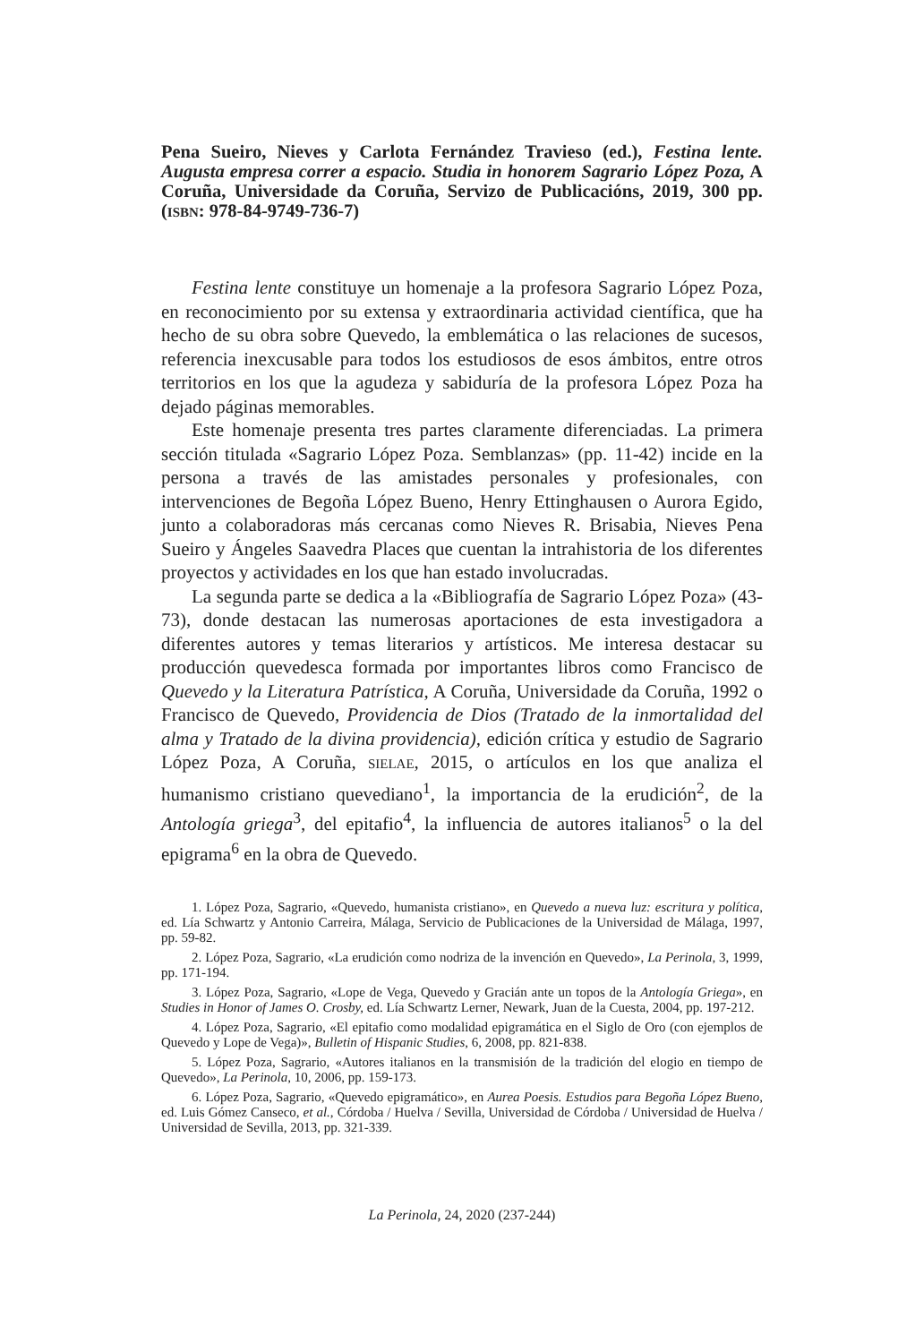Pena Sueiro, Nieves y Carlota Fernández Travieso (ed.), Festina lente. Augusta empresa correr a espacio. Studia in honorem Sagrario López Poza, A Coruña, Universidade da Coruña, Servizo de Publicacións, 2019, 300 pp. (ISBN: 978-84-9749-736-7)
Festina lente constituye un homenaje a la profesora Sagrario López Poza, en reconocimiento por su extensa y extraordinaria actividad científica, que ha hecho de su obra sobre Quevedo, la emblemática o las relaciones de sucesos, referencia inexcusable para todos los estudiosos de esos ámbitos, entre otros territorios en los que la agudeza y sabiduría de la profesora López Poza ha dejado páginas memorables.
Este homenaje presenta tres partes claramente diferenciadas. La primera sección titulada «Sagrario López Poza. Semblanzas» (pp. 11-42) incide en la persona a través de las amistades personales y profesionales, con intervenciones de Begoña López Bueno, Henry Ettinghausen o Aurora Egido, junto a colaboradoras más cercanas como Nieves R. Brisabia, Nieves Pena Sueiro y Ángeles Saavedra Places que cuentan la intrahistoria de los diferentes proyectos y actividades en los que han estado involucradas.
La segunda parte se dedica a la «Bibliografía de Sagrario López Poza» (43-73), donde destacan las numerosas aportaciones de esta investigadora a diferentes autores y temas literarios y artísticos. Me interesa destacar su producción quevedesca formada por importantes libros como Francisco de Quevedo y la Literatura Patrística, A Coruña, Universidade da Coruña, 1992 o Francisco de Quevedo, Providencia de Dios (Tratado de la inmortalidad del alma y Tratado de la divina providencia), edición crítica y estudio de Sagrario López Poza, A Coruña, SIELAE, 2015, o artículos en los que analiza el humanismo cristiano quevediano<sup>1</sup>, la importancia de la erudición<sup>2</sup>, de la Antología griega<sup>3</sup>, del epitafio<sup>4</sup>, la influencia de autores italianos<sup>5</sup> o la del epigrama<sup>6</sup> en la obra de Quevedo.
1. López Poza, Sagrario, «Quevedo, humanista cristiano», en Quevedo a nueva luz: escritura y política, ed. Lía Schwartz y Antonio Carreira, Málaga, Servicio de Publicaciones de la Universidad de Málaga, 1997, pp. 59-82.
2. López Poza, Sagrario, «La erudición como nodriza de la invención en Quevedo», La Perinola, 3, 1999, pp. 171-194.
3. López Poza, Sagrario, «Lope de Vega, Quevedo y Gracián ante un topos de la Antología Griega», en Studies in Honor of James O. Crosby, ed. Lía Schwartz Lerner, Newark, Juan de la Cuesta, 2004, pp. 197-212.
4. López Poza, Sagrario, «El epitafio como modalidad epigramática en el Siglo de Oro (con ejemplos de Quevedo y Lope de Vega)», Bulletin of Hispanic Studies, 6, 2008, pp. 821-838.
5. López Poza, Sagrario, «Autores italianos en la transmisión de la tradición del elogio en tiempo de Quevedo», La Perinola, 10, 2006, pp. 159-173.
6. López Poza, Sagrario, «Quevedo epigramático», en Aurea Poesis. Estudios para Begoña López Bueno, ed. Luis Gómez Canseco, et al., Córdoba / Huelva / Sevilla, Universidad de Córdoba / Universidad de Huelva / Universidad de Sevilla, 2013, pp. 321-339.
La Perinola, 24, 2020 (237-244)